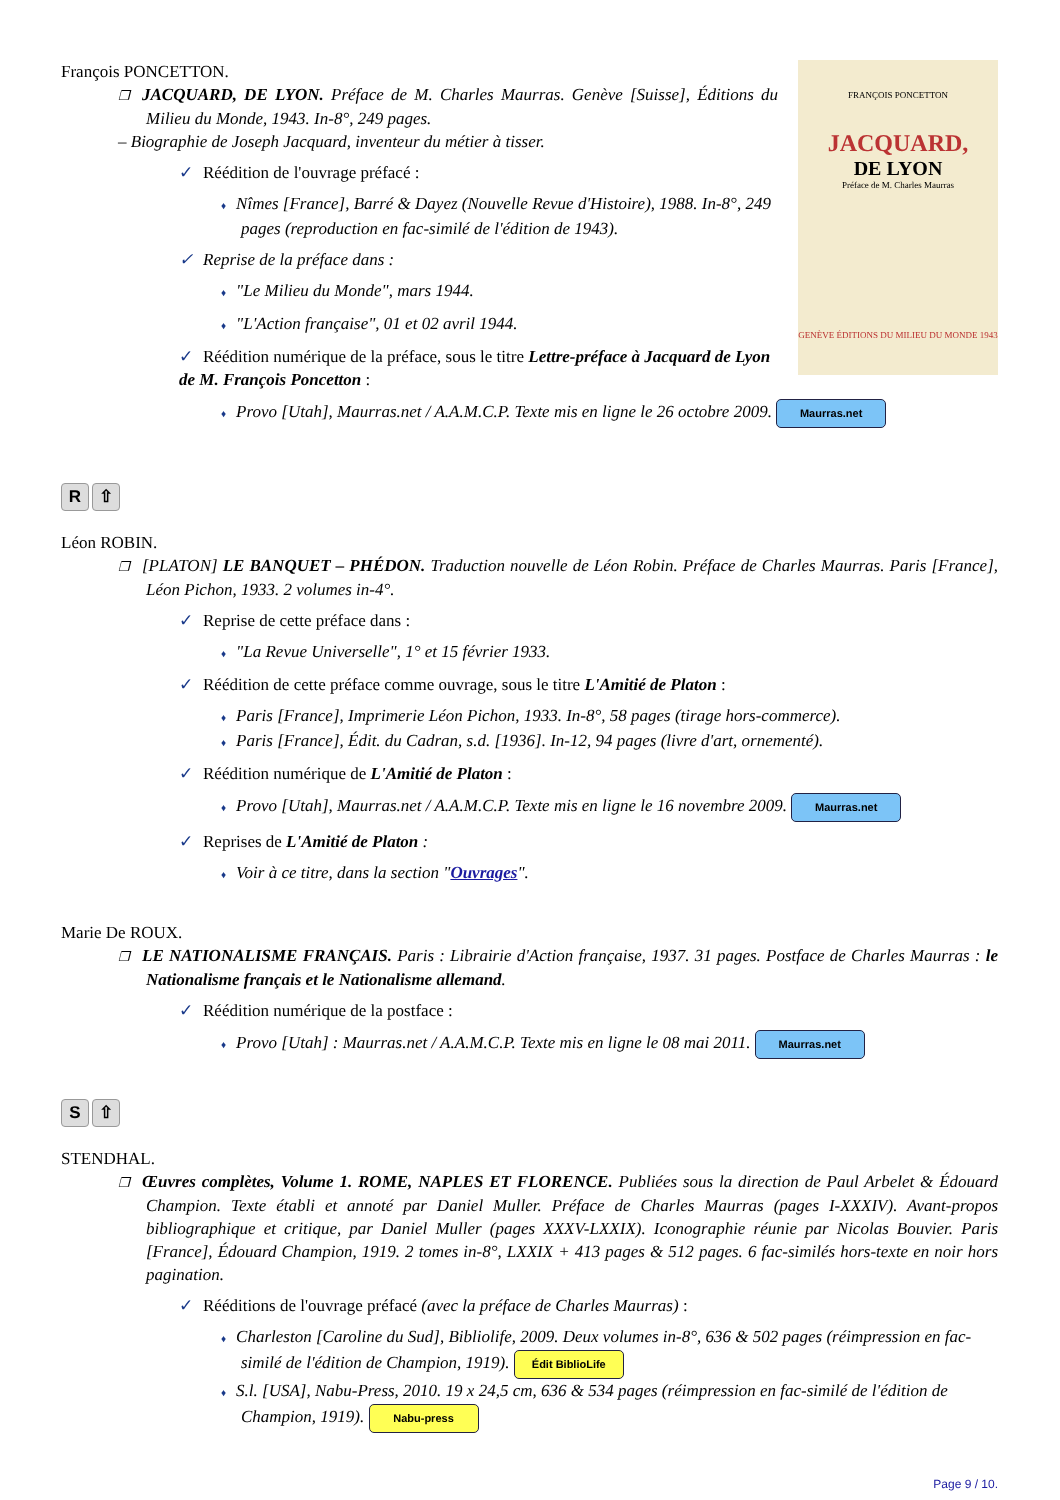FRANÇOIS PONCETTON
JACQUARD,
DE LYON
Préface de M. Charles Maurras
GENÈVE ÉDITIONS DU MILIEU DU MONDE 1943
François PONCETTON.
❒ JACQUARD, DE LYON. Préface de M. Charles Maurras. Genève [Suisse], Éditions du Milieu du Monde, 1943. In-8°, 249 pages.
– Biographie de Joseph Jacquard, inventeur du métier à tisser.
✓ Réédition de l'ouvrage préfacé :
♦ Nîmes [France], Barré & Dayez (Nouvelle Revue d'Histoire), 1988. In-8°, 249 pages (reproduction en fac-similé de l'édition de 1943).
✓ Reprise de la préface dans :
♦ "Le Milieu du Monde", mars 1944.
♦ "L'Action française", 01 et 02 avril 1944.
✓ Réédition numérique de la préface, sous le titre Lettre-préface à Jacquard de Lyon de M. François Poncetton :
♦ Provo [Utah], Maurras.net / A.A.M.C.P. Texte mis en ligne le 26 octobre 2009. Maurras.net
R ⇧
Léon ROBIN.
❒ [PLATON] LE BANQUET – PHÉDON. Traduction nouvelle de Léon Robin. Préface de Charles Maurras. Paris [France], Léon Pichon, 1933. 2 volumes in-4°.
✓ Reprise de cette préface dans :
♦ "La Revue Universelle", 1° et 15 février 1933.
✓ Réédition de cette préface comme ouvrage, sous le titre L'Amitié de Platon :
♦ Paris [France], Imprimerie Léon Pichon, 1933. In-8°, 58 pages (tirage hors-commerce).
♦ Paris [France], Édit. du Cadran, s.d. [1936]. In-12, 94 pages (livre d'art, ornementé).
✓ Réédition numérique de L'Amitié de Platon :
♦ Provo [Utah], Maurras.net / A.A.M.C.P. Texte mis en ligne le 16 novembre 2009. Maurras.net
✓ Reprises de L'Amitié de Platon :
♦ Voir à ce titre, dans la section "Ouvrages".
Marie De ROUX.
❒ LE NATIONALISME FRANÇAIS. Paris : Librairie d'Action française, 1937. 31 pages. Postface de Charles Maurras : le Nationalisme français et le Nationalisme allemand.
✓ Réédition numérique de la postface :
♦ Provo [Utah] : Maurras.net / A.A.M.C.P. Texte mis en ligne le 08 mai 2011. Maurras.net
S ⇧
STENDHAL.
❒ Œuvres complètes, Volume 1. ROME, NAPLES ET FLORENCE. Publiées sous la direction de Paul Arbelet & Édouard Champion. Texte établi et annoté par Daniel Muller. Préface de Charles Maurras (pages I-XXXIV). Avant-propos bibliographique et critique, par Daniel Muller (pages XXXV-LXXIX). Iconographie réunie par Nicolas Bouvier. Paris [France], Édouard Champion, 1919. 2 tomes in-8°, LXXIX + 413 pages & 512 pages. 6 fac-similés hors-texte en noir hors pagination.
✓ Rééditions de l'ouvrage préfacé (avec la préface de Charles Maurras) :
♦ Charleston [Caroline du Sud], Bibliolife, 2009. Deux volumes in-8°, 636 & 502 pages (réimpression en fac-similé de l'édition de Champion, 1919). Édit BiblioLife
♦ S.l. [USA], Nabu-Press, 2010. 19 x 24,5 cm, 636 & 534 pages (réimpression en fac-similé de l'édition de Champion, 1919). Nabu-press
Page 9 / 10.